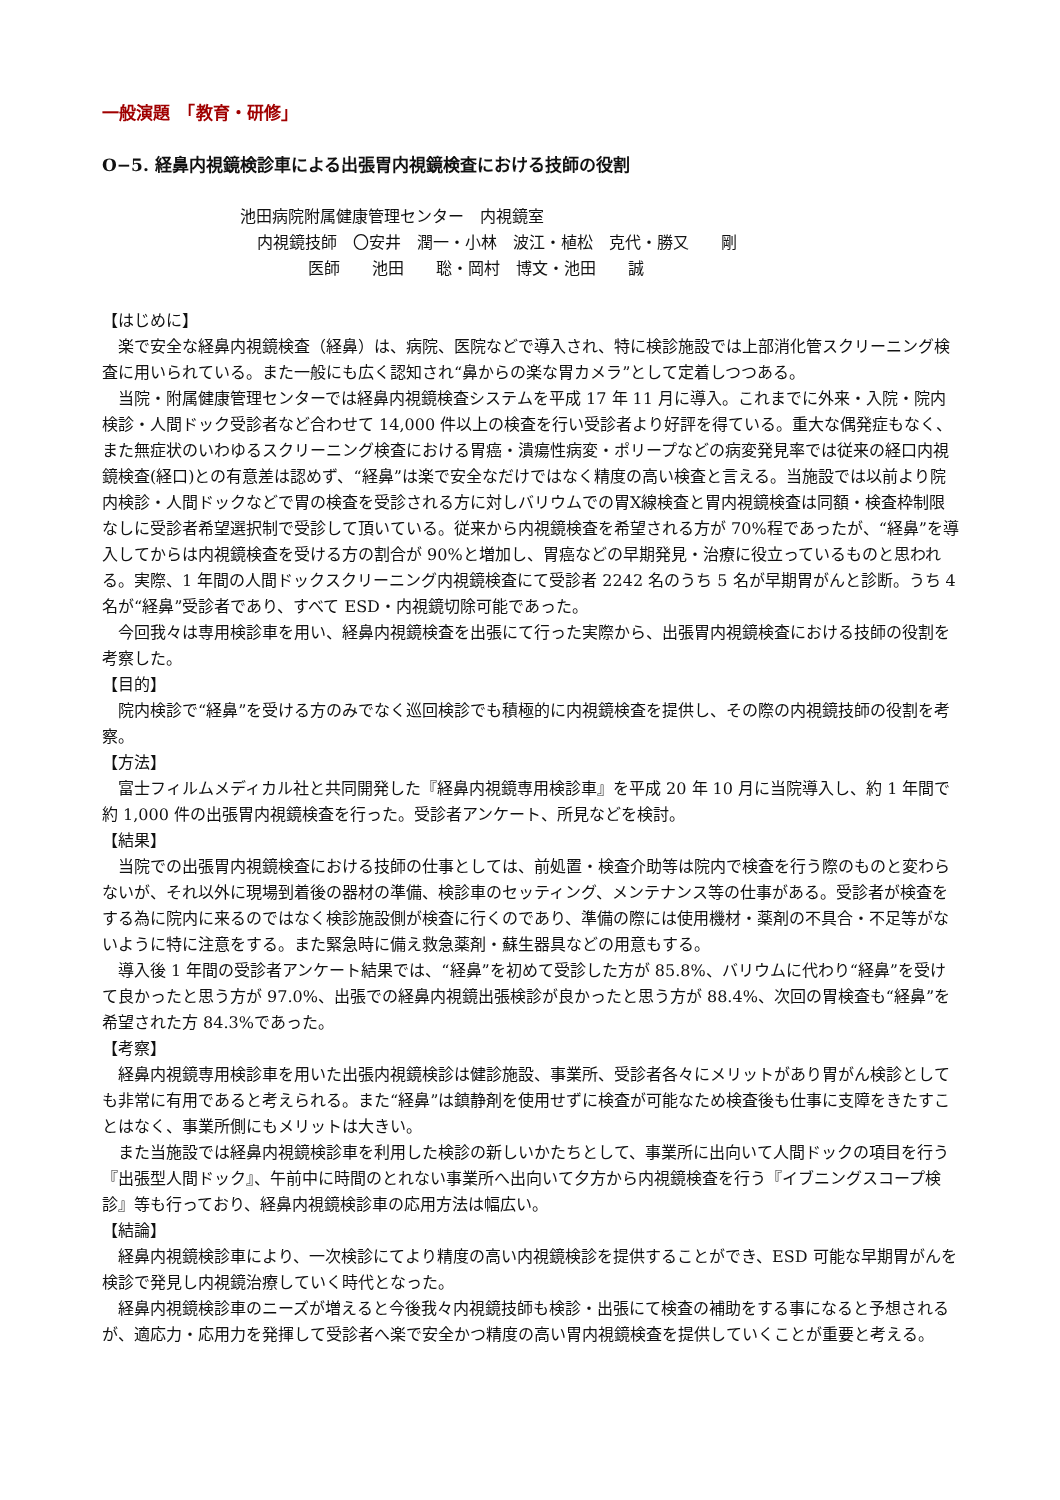一般演題　「教育・研修」
O−5. 経鼻内視鏡検診車による出張胃内視鏡検査における技師の役割
池田病院附属健康管理センター　内視鏡室
内視鏡技師　〇安井　潤一・小林　波江・植松　克代・勝又　　剛
医師　　池田　　聡・岡村　博文・池田　　誠
【はじめに】
楽で安全な経鼻内視鏡検査（経鼻）は、病院、医院などで導入され、特に検診施設では上部消化管スクリーニング検査に用いられている。また一般にも広く認知され“鼻からの楽な胃カメラ”として定着しつつある。
当院・附属健康管理センターでは経鼻内視鏡検査システムを平成 17 年 11 月に導入。これまでに外来・入院・院内検診・人間ドック受診者など合わせて 14,000 件以上の検査を行い受診者より好評を得ている。重大な偶発症もなく、また無症状のいわゆるスクリーニング検査における胃癌・潰瘍性病変・ポリープなどの病変発見率では従来の経口内視鏡検査(経口)との有意差は認めず、“経鼻”は楽で安全なだけではなく精度の高い検査と言える。当施設では以前より院内検診・人間ドックなどで胃の検査を受診される方に対しバリウムでの胃X線検査と胃内視鏡検査は同額・検査枠制限なしに受診者希望選択制で受診して頂いている。従来から内視鏡検査を希望される方が 70%程であったが、“経鼻”を導入してからは内視鏡検査を受ける方の割合が 90%と増加し、胃癌などの早期発見・治療に役立っているものと思われる。実際、1 年間の人間ドックスクリーニング内視鏡検査にて受診者 2242 名のうち 5 名が早期胃がんと診断。うち 4 名が“経鼻”受診者であり、すべて ESD・内視鏡切除可能であった。
今回我々は専用検診車を用い、経鼻内視鏡検査を出張にて行った実際から、出張胃内視鏡検査における技師の役割を考察した。
【目的】
院内検診で“経鼻”を受ける方のみでなく巡回検診でも積極的に内視鏡検査を提供し、その際の内視鏡技師の役割を考察。
【方法】
富士フィルムメディカル社と共同開発した『経鼻内視鏡専用検診車』を平成 20 年 10 月に当院導入し、約 1 年間で約 1,000 件の出張胃内視鏡検査を行った。受診者アンケート、所見などを検討。
【結果】
当院での出張胃内視鏡検査における技師の仕事としては、前処置・検査介助等は院内で検査を行う際のものと変わらないが、それ以外に現場到着後の器材の準備、検診車のセッティング、メンテナンス等の仕事がある。受診者が検査をする為に院内に来るのではなく検診施設側が検査に行くのであり、準備の際には使用機材・薬剤の不具合・不足等がないように特に注意をする。また緊急時に備え救急薬剤・蘇生器具などの用意もする。
導入後 1 年間の受診者アンケート結果では、“経鼻”を初めて受診した方が 85.8%、バリウムに代わり“経鼻”を受けて良かったと思う方が 97.0%、出張での経鼻内視鏡出張検診が良かったと思う方が 88.4%、次回の胃検査も“経鼻”を希望された方 84.3%であった。
【考察】
経鼻内視鏡専用検診車を用いた出張内視鏡検診は健診施設、事業所、受診者各々にメリットがあり胃がん検診としても非常に有用であると考えられる。また“経鼻”は鎮静剤を使用せずに検査が可能なため検査後も仕事に支障をきたすことはなく、事業所側にもメリットは大きい。
また当施設では経鼻内視鏡検診車を利用した検診の新しいかたちとして、事業所に出向いて人間ドックの項目を行う『出張型人間ドック』、午前中に時間のとれない事業所へ出向いて夕方から内視鏡検査を行う『イブニングスコープ検診』等も行っており、経鼻内視鏡検診車の応用方法は幅広い。
【結論】
経鼻内視鏡検診車により、一次検診にてより精度の高い内視鏡検診を提供することができ、ESD 可能な早期胃がんを検診で発見し内視鏡治療していく時代となった。
経鼻内視鏡検診車のニーズが増えると今後我々内視鏡技師も検診・出張にて検査の補助をする事になると予想されるが、適応力・応用力を発揮して受診者へ楽で安全かつ精度の高い胃内視鏡検査を提供していくことが重要と考える。